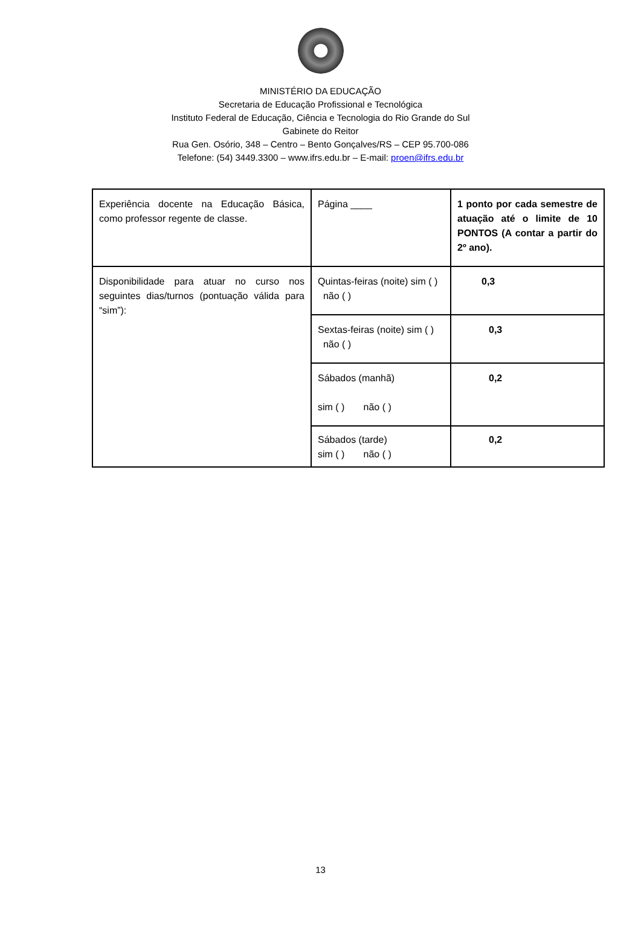MINISTÉRIO DA EDUCAÇÃO
Secretaria de Educação Profissional e Tecnológica
Instituto Federal de Educação, Ciência e Tecnologia do Rio Grande do Sul
Gabinete do Reitor
Rua Gen. Osório, 348 – Centro – Bento Gonçalves/RS – CEP 95.700-086
Telefone: (54) 3449.3300 – www.ifrs.edu.br – E-mail: proen@ifrs.edu.br
| Experiência docente na Educação Básica, como professor regente de classe. | Página ____ | 1 ponto por cada semestre de atuação até o limite de 10 PONTOS (A contar a partir do 2º ano). |
| Disponibilidade para atuar no curso nos seguintes dias/turnos (pontuação válida para “sim”): | Quintas-feiras (noite) sim ( ) não ( ) | 0,3 |
| | Sextas-feiras (noite) sim ( ) não ( ) | 0,3 |
| | Sábados (manhã) sim ( ) não ( ) | 0,2 |
| | Sábados (tarde) sim ( ) não ( ) | 0,2 |
13